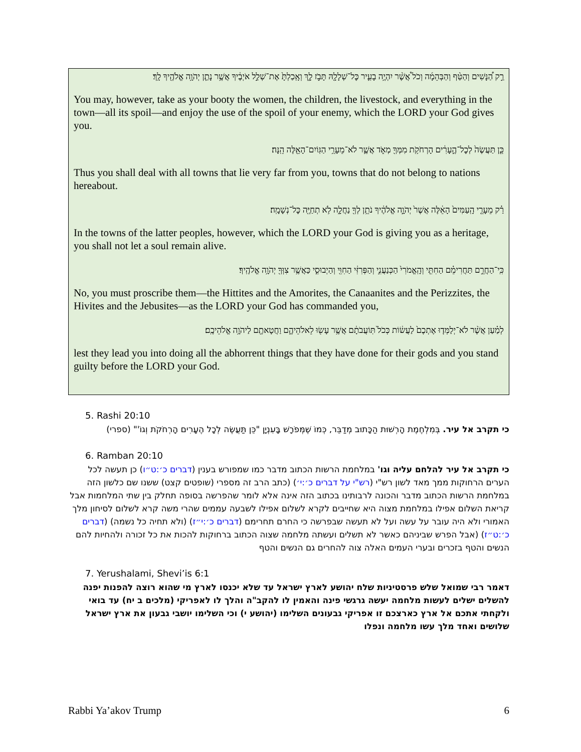רַ֣ק הַ֠נָּשִׁים וְהַטַּ֨ף וְהַבְּהֵמָ֜ה וְכֹל֩ אֲשֶׁ֨ר יִהְיֶ֥ה בָעִ֛יר כׇּל־שְׁלָלָ֖הּ תָּבֹ֣ז לָ֑ךְ וְאָֽכַלְתָּ֙ אֶת־שְׁלַ֣ל אֹיְבֶ֔יךָ אֲשֶׁ֥ר נָתַ֛ן יְהֹוָ֥ה אֱלֹהֶ֖יךָ לָֽךְ׃
You may, however, take as your booty the women, the children, the livestock, and everything in the town—all its spoil—and enjoy the use of the spoil of your enemy, which the LORD your God gives you.
כֵּ֤ן תַּעֲשֶׂה֙ לְכׇל־הֶ֣עָרִ֔ים הָרְחֹקֹ֥ת מִמְּךָ֖ מְאֹ֑ד אֲשֶׁ֛ר לֹא־מֵעָרֵ֥י הַגּֽוֹיִם־הָאֵ֖לֶּה הֵֽנָּה׃
Thus you shall deal with all towns that lie very far from you, towns that do not belong to nations hereabout.
רַ֗ק מֵעָרֵ֤י הָֽעַמִּים֙ הָאֵ֔לֶּה אֲשֶׁר֙ יְהֹוָ֣ה אֱלֹהֶ֔יךָ נֹתֵ֥ן לְךָ֖ נַחֲלָ֑ה לֹ֥א תְחַיֶּ֖ה כׇּל־נְשָׁמָֽה׃
In the towns of the latter peoples, however, which the LORD your God is giving you as a heritage, you shall not let a soul remain alive.
כִּֽי־הַחֲרֵ֣ם תַּחֲרִימֵ֗ם הַחִתִּ֤י וְהָֽאֱמֹרִי֙ הַכְּנַעֲנִ֣י וְהַפְּרִזִּ֔י הַחִוִּ֖י וְהַיְבוּסִ֑י כַּאֲשֶׁ֥ר צִוְּךָ֖ יְהֹוָ֥ה אֱלֹהֶֽיךָ׃
No, you must proscribe them—the Hittites and the Amorites, the Canaanites and the Perizzites, the Hivites and the Jebusites—as the LORD your God has commanded you,
לְמַ֗עַן אֲשֶׁ֨ר לֹא־יְלַמְּד֤וּ אֶתְכֶם֙ לַעֲשׂ֔וֹת כְּכֹל֙ תּֽוֹעֲבֹתָ֔ם אֲשֶׁ֥ר עָשׂ֖וּ לֵאלֹהֵיהֶ֑ם וַחֲטָאתֶ֖ם לַיהֹוָ֥ה אֱלֹהֵיכֶֽם׃
lest they lead you into doing all the abhorrent things that they have done for their gods and you stand guilty before the LORD your God.
5. Rashi 20:10
כי תקרב אל עיר. בְּמִלְחֶמֶת הָרְשׁוּת הַכָּתוּב מְדַבֵּר, כְּמוֹ שֶׁמְּפֹרָשׁ בָּעִנְיָן "כֵּן תַּעֲשֶׂה לְכָל הֶעָרִים הָרְחֹקֹת וְגוֹ'" (ספרי)
6. Ramban 20:10
כי תקרב אל עיר להלחם עליה וגו' במלחמת הרשות הכתוב מדבר כמו שמפורש בענין (דברים כ׳:ט״ו) כן תעשה לכל הערים הרחוקות ממך מאד לשון רש"י (רש"י על דברים כ׳:י׳) (כתב הרב זה מספרי (שופטים קצט) ששנו שם כלשון הזה במלחמת הרשות הכתוב מדבר והכונה לרבותינו בכתוב הזה אינה אלא לומר שהפרשה בסופה תחלק בין שתי המלחמות אבל קריאת השלום אפילו במלחמת מצוה היא שחייבים לקרא לשלום אפילו לשבעה עממים שהרי משה קרא לשלום לסיחון מלך האמורי ולא היה עובר על עשה ועל לא תעשה שבפרשה כי החרם תחרימם (דברים כ׳:י״ז) (ולא תחיה כל נשמה) (דברים כ׳:ט״ז) (אבל הפרש שביניהם כאשר לא תשלים ועשתה מלחמה שצוה הכתוב ברחוקות להכות את כל זכורה ולהחיות להם הנשים והטף בזכרים ובערי העמים האלה צוה להחרים גם הנשים והטף
7. Yerushalami, Shevi’is 6:1
דאמר רבי שמואל שלש פרסטיניות שלח יהושע לארץ ישראל עד שלא יכנסו לארץ מי שהוא רוצה להפנות יפנה להשלים ישלים לעשות מלחמה יעשה גרגשי פינה והאמין לו להקב"ה והלך לו לאפריקי (מלכים ב יח) עד בואי ולקחתי אתכם אל ארץ כארצכם זו אפריקי גבעונים השלימו (יהושע י) וכי השלימו יושבי גבעון את ארץ ישראל שלושים ואחד מלך עשו מלחמה ונפלו
Rabbi Ya’akov Trump 6